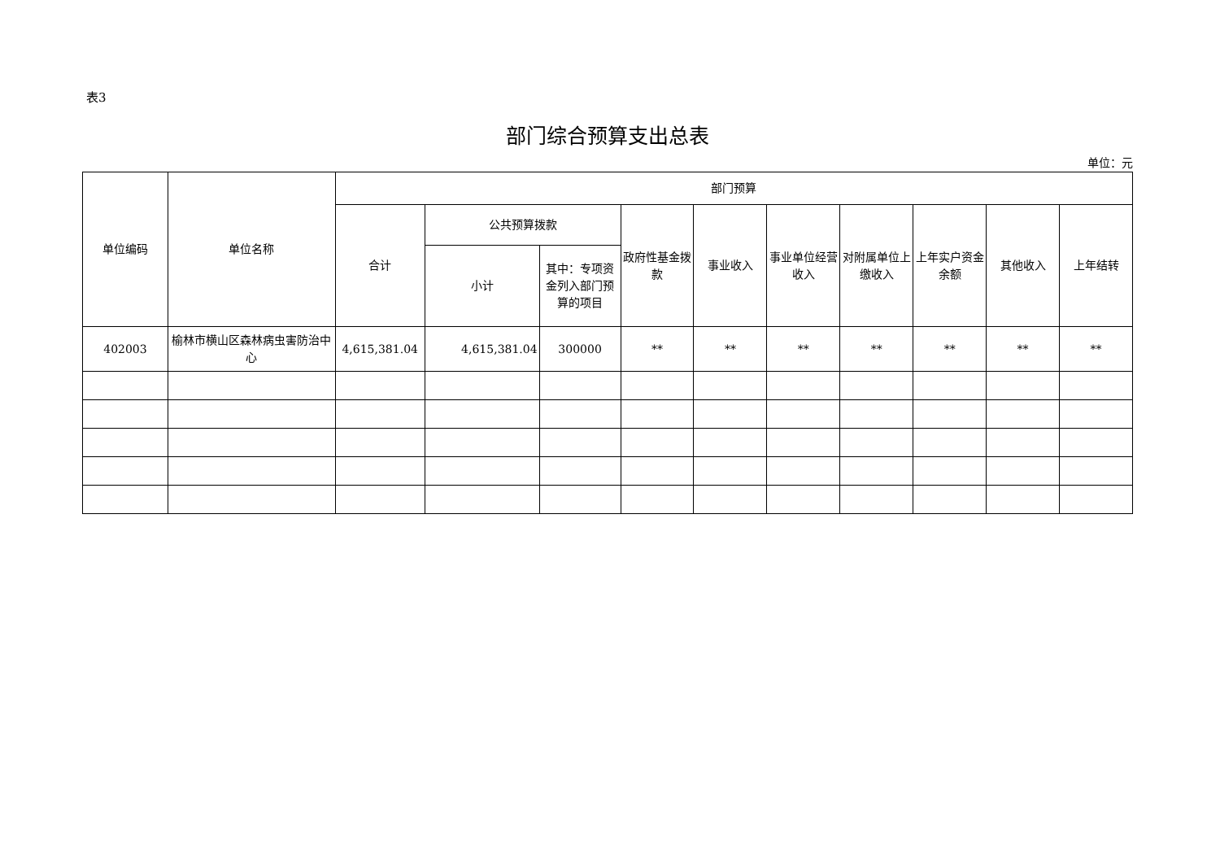表3
部门综合预算支出总表
单位：元
| 单位编码 | 单位名称 | 部门预算 | | | | | | | | | |
| --- | --- | --- | --- | --- | --- | --- | --- | --- | --- | --- | --- |
| | | 合计 | 公共预算拨款 | | 政府性基金拨款 | 事业收入 | 事业单位经营收入 | 对附属单位上缴收入 | 上年实户资金余额 | 其他收入 | 上年结转 |
| | | | 小计 | 其中：专项资金列入部门预算的项目 | | | | | | | |
| 402003 | 榆林市横山区森林病虫害防治中心 | 4,615,381.04 | 4,615,381.04 | 300000 | ** | ** | ** | ** | ** | ** | ** |